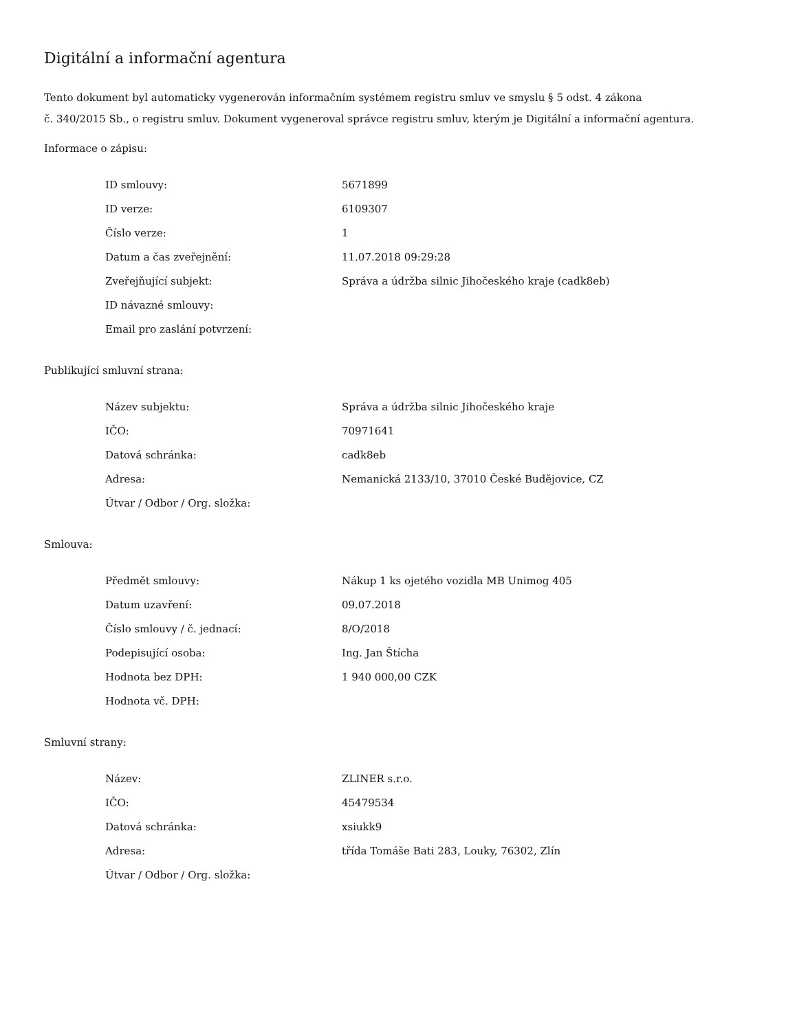Digitální a informační agentura
Tento dokument byl automaticky vygenerován informačním systémem registru smluv ve smyslu § 5 odst. 4 zákona
č. 340/2015 Sb., o registru smluv. Dokument vygeneroval správce registru smluv, kterým je Digitální a informační agentura.
Informace o zápisu:
| ID smlouvy: | 5671899 |
| ID verze: | 6109307 |
| Číslo verze: | 1 |
| Datum a čas zveřejnění: | 11.07.2018 09:29:28 |
| Zveřejňující subjekt: | Správa a údržba silnic Jihočeského kraje (cadk8eb) |
| ID návazné smlouvy: | |
| Email pro zaslání potvrzení: | |
Publikující smluvní strana:
| Název subjektu: | Správa a údržba silnic Jihočeského kraje |
| IČO: | 70971641 |
| Datová schránka: | cadk8eb |
| Adresa: | Nemanická 2133/10, 37010 České Budějovice, CZ |
| Útvar / Odbor / Org. složka: | |
Smlouva:
| Předmět smlouvy: | Nákup 1 ks ojetého vozidla MB Unimog 405 |
| Datum uzavření: | 09.07.2018 |
| Číslo smlouvy / č. jednací: | 8/O/2018 |
| Podepisující osoba: | Ing. Jan Štícha |
| Hodnota bez DPH: | 1 940 000,00 CZK |
| Hodnota vč. DPH: | |
Smluvní strany:
| Název: | ZLINER s.r.o. |
| IČO: | 45479534 |
| Datová schránka: | xsiukk9 |
| Adresa: | třída Tomáše Bati 283, Louky, 76302, Zlín |
| Útvar / Odbor / Org. složka: | |